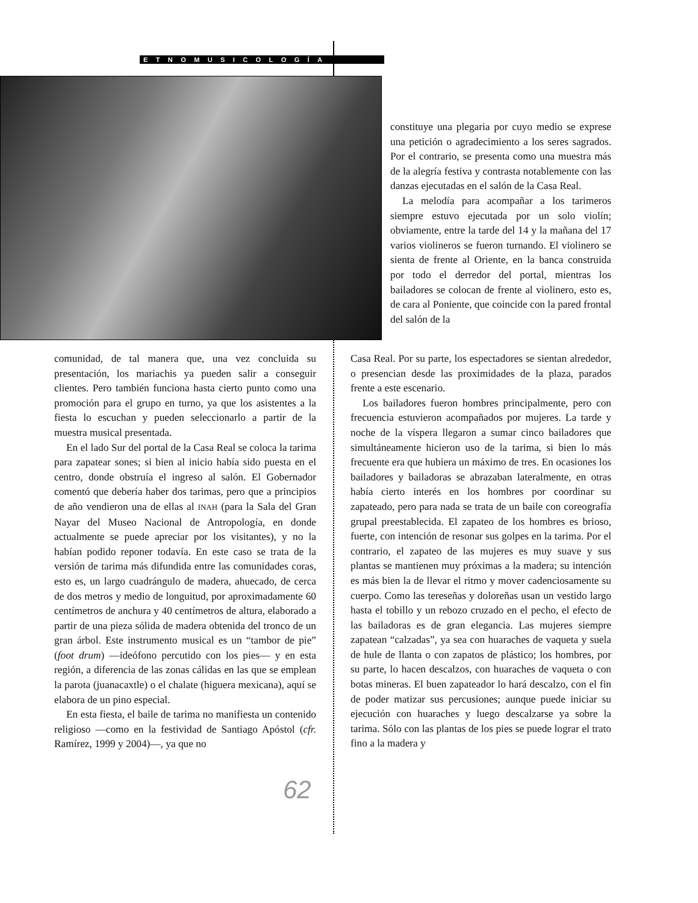ETNOMUSICOLOGÍA
constituye una plegaria por cuyo medio se exprese una petición o agradecimiento a los seres sagrados. Por el contrario, se presenta como una muestra más de la alegría festiva y contrasta notablemente con las danzas ejecutadas en el salón de la Casa Real.
La melodía para acompañar a los tarimeros siempre estuvo ejecutada por un solo violín; obviamente, entre la tarde del 14 y la mañana del 17 varios violineros se fueron turnando. El violinero se sienta de frente al Oriente, en la banca construida por todo el derredor del portal, mientras los bailadores se colocan de frente al violinero, esto es, de cara al Poniente, que coincide con la pared frontal del salón de la
comunidad, de tal manera que, una vez concluida su presentación, los mariachis ya pueden salir a conseguir clientes. Pero también funciona hasta cierto punto como una promoción para el grupo en turno, ya que los asistentes a la fiesta lo escuchan y pueden seleccionarlo a partir de la muestra musical presentada.
En el lado Sur del portal de la Casa Real se coloca la tarima para zapatear sones; si bien al inicio había sido puesta en el centro, donde obstruía el ingreso al salón. El Gobernador comentó que debería haber dos tarimas, pero que a principios de año vendieron una de ellas al INAH (para la Sala del Gran Nayar del Museo Nacional de Antropología, en donde actualmente se puede apreciar por los visitantes), y no la habían podido reponer todavía. En este caso se trata de la versión de tarima más difundida entre las comunidades coras, esto es, un largo cuadrángulo de madera, ahuecado, de cerca de dos metros y medio de longuitud, por aproximadamente 60 centímetros de anchura y 40 centímetros de altura, elaborado a partir de una pieza sólida de madera obtenida del tronco de un gran árbol. Este instrumento musical es un “tambor de pie” (foot drum) —ideófono percutido con los pies— y en esta región, a diferencia de las zonas cálidas en las que se emplean la parota (juanacaxtle) o el chalate (higuera mexicana), aquí se elabora de un pino especial.
En esta fiesta, el baile de tarima no manifiesta un contenido religioso —como en la festividad de Santiago Apóstol (cfr. Ramírez, 1999 y 2004)—, ya que no
Casa Real. Por su parte, los espectadores se sientan alrededor, o presencian desde las proximidades de la plaza, parados frente a este escenario.
Los bailadores fueron hombres principalmente, pero con frecuencia estuvieron acompañados por mujeres. La tarde y noche de la víspera llegaron a sumar cinco bailadores que simultáneamente hicieron uso de la tarima, si bien lo más frecuente era que hubiera un máximo de tres. En ocasiones los bailadores y bailadoras se abrazaban lateralmente, en otras había cierto interés en los hombres por coordinar su zapateado, pero para nada se trata de un baile con coreografía grupal preestablecida. El zapateo de los hombres es brioso, fuerte, con intención de resonar sus golpes en la tarima. Por el contrario, el zapateo de las mujeres es muy suave y sus plantas se mantienen muy próximas a la madera; su intención es más bien la de llevar el ritmo y mover cadenciosamente su cuerpo. Como las tereseñas y doloreñas usan un vestido largo hasta el tobillo y un rebozo cruzado en el pecho, el efecto de las bailadoras es de gran elegancia. Las mujeres siempre zapatean “calzadas”, ya sea con huaraches de vaqueta y suela de hule de llanta o con zapatos de plástico; los hombres, por su parte, lo hacen descalzos, con huaraches de vaqueta o con botas mineras. El buen zapateador lo hará descalzo, con el fin de poder matizar sus percusiones; aunque puede iniciar su ejecución con huaraches y luego descalzarse ya sobre la tarima. Sólo con las plantas de los pies se puede lograr el trato fino a la madera y
62